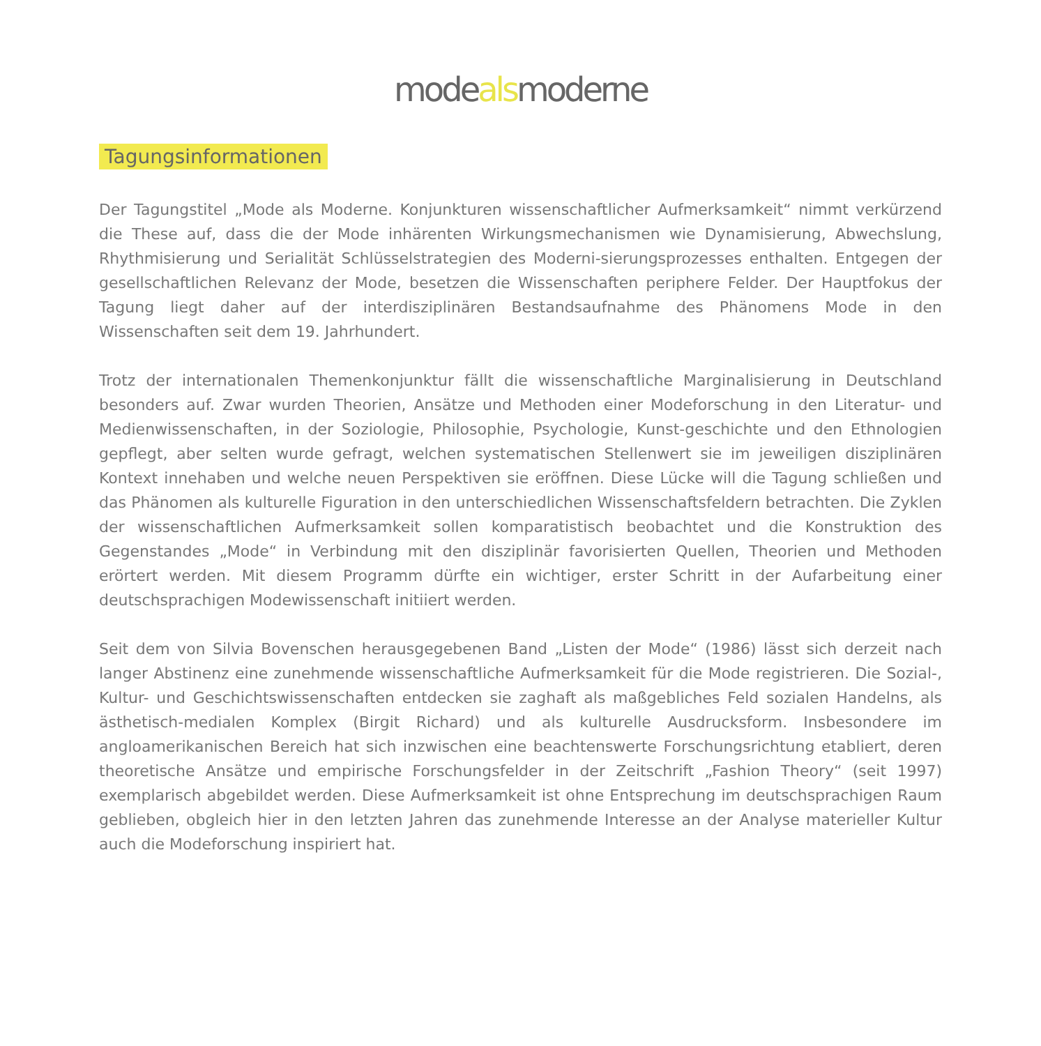modealsmoderne
Tagungsinformationen
Der Tagungstitel „Mode als Moderne. Konjunkturen wissenschaftlicher Aufmerksamkeit“ nimmt verkürzend die These auf, dass die der Mode inhärenten Wirkungsmechanismen wie Dynamisierung, Abwechslung, Rhythmisierung und Serialität Schlüsselstrategien des Moderni-sierungsprozesses enthalten. Entgegen der gesellschaftlichen Relevanz der Mode, besetzen die Wissenschaften periphere Felder. Der Hauptfokus der Tagung liegt daher auf der interdisziplinären Bestandsaufnahme des Phänomens Mode in den Wissenschaften seit dem 19. Jahrhundert.
Trotz der internationalen Themenkonjunktur fällt die wissenschaftliche Marginalisierung in Deutschland besonders auf. Zwar wurden Theorien, Ansätze und Methoden einer Modeforschung in den Literatur- und Medienwissenschaften, in der Soziologie, Philosophie, Psychologie, Kunst-geschichte und den Ethnologien gepflegt, aber selten wurde gefragt, welchen systematischen Stellenwert sie im jeweiligen disziplinären Kontext innehaben und welche neuen Perspektiven sie eröffnen. Diese Lücke will die Tagung schließen und das Phänomen als kulturelle Figuration in den unterschiedlichen Wissenschaftsfeldern betrachten. Die Zyklen der wissenschaftlichen Aufmerksamkeit sollen komparatistisch beobachtet und die Konstruktion des Gegenstandes „Mode“ in Verbindung mit den disziplinär favorisierten Quellen, Theorien und Methoden erörtert werden. Mit diesem Programm dürfte ein wichtiger, erster Schritt in der Aufarbeitung einer deutschsprachigen Modewissenschaft initiiert werden.
Seit dem von Silvia Bovenschen herausgegebenen Band „Listen der Mode“ (1986) lässt sich derzeit nach langer Abstinenz eine zunehmende wissenschaftliche Aufmerksamkeit für die Mode registrieren. Die Sozial-, Kultur- und Geschichtswissenschaften entdecken sie zaghaft als maßgebliches Feld sozialen Handelns, als ästhetisch-medialen Komplex (Birgit Richard) und als kulturelle Ausdrucksform. Insbesondere im angloamerikanischen Bereich hat sich inzwischen eine beachtenswerte Forschungsrichtung etabliert, deren theoretische Ansätze und empirische Forschungsfelder in der Zeitschrift „Fashion Theory“ (seit 1997) exemplarisch abgebildet werden. Diese Aufmerksamkeit ist ohne Entsprechung im deutschsprachigen Raum geblieben, obgleich hier in den letzten Jahren das zunehmende Interesse an der Analyse materieller Kultur auch die Modeforschung inspiriert hat.